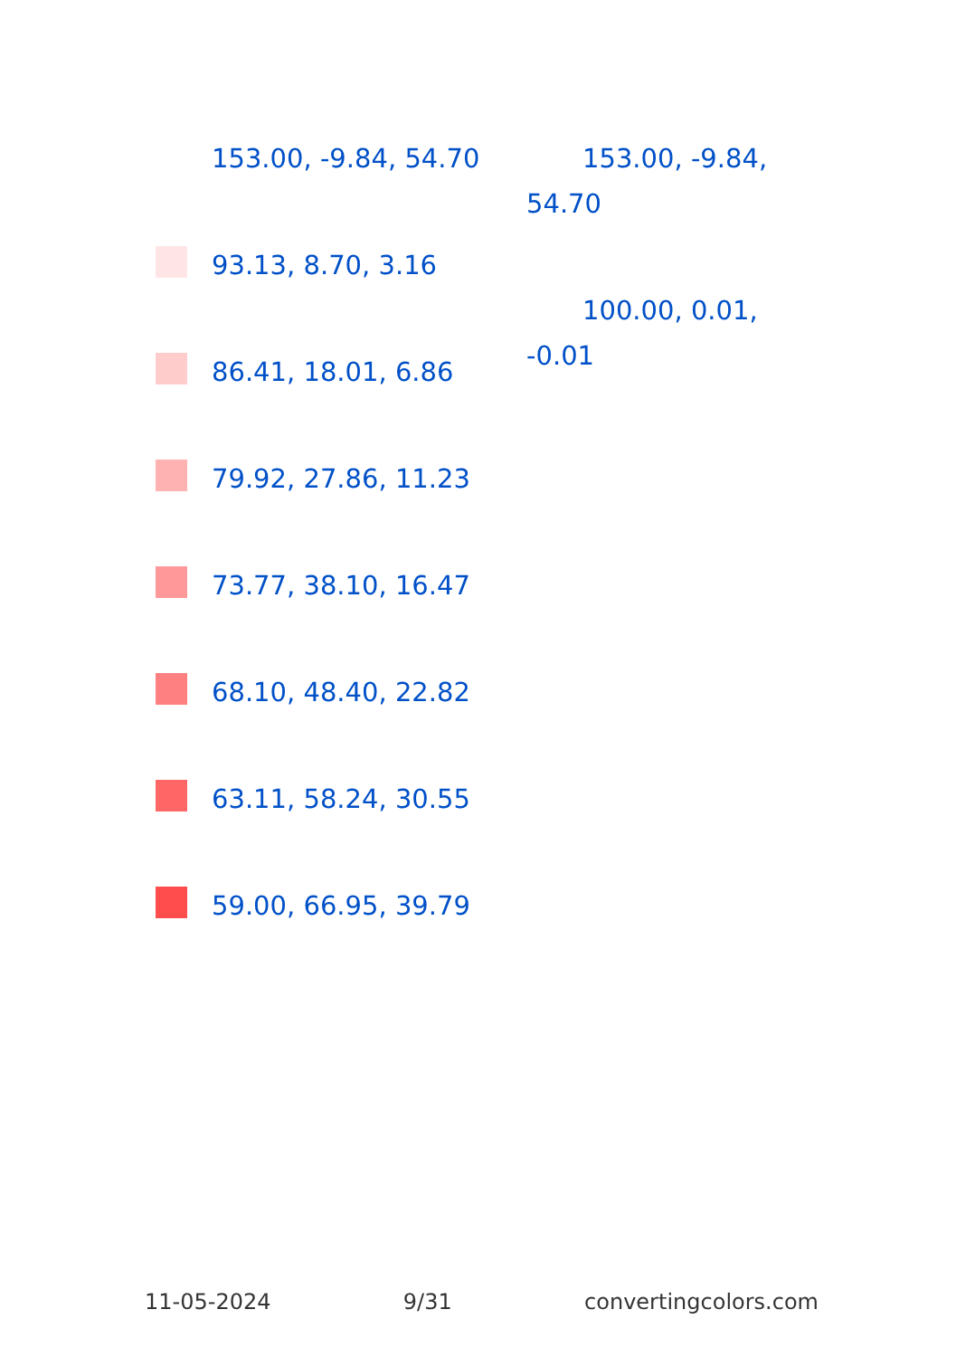153.00, -9.84, 54.70
93.13, 8.70, 3.16
86.41, 18.01, 6.86
79.92, 27.86, 11.23
73.77, 38.10, 16.47
68.10, 48.40, 22.82
63.11, 58.24, 30.55
59.00, 66.95, 39.79
153.00, -9.84, 54.70
100.00, 0.01, -0.01
11-05-2024 9/31 convertingcolors.com